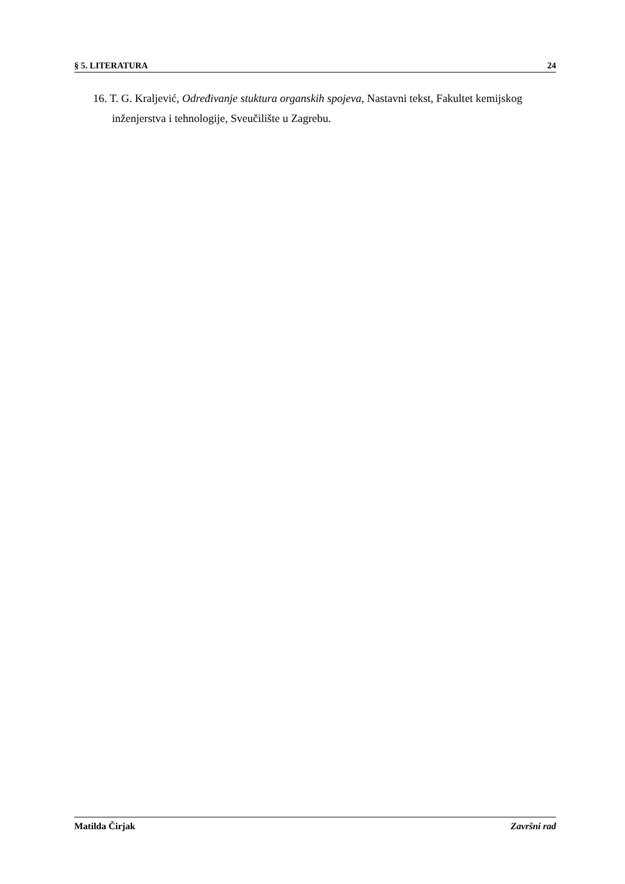§ 5. LITERATURA 24
16. T. G. Kraljević, Određivanje stuktura organskih spojeva, Nastavni tekst, Fakultet kemijskog inženjerstva i tehnologije, Sveučilište u Zagrebu.
Matilda Čirjak Završni rad